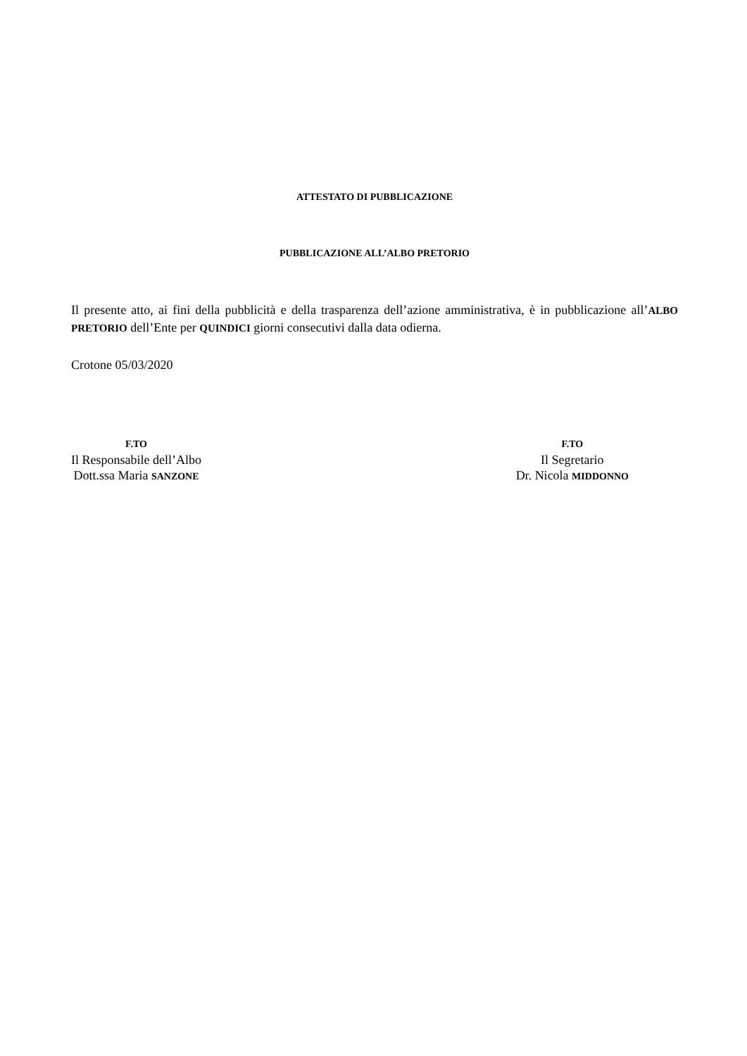ATTESTATO DI PUBBLICAZIONE
PUBBLICAZIONE ALL’ALBO PRETORIO
Il presente atto, ai fini della pubblicità e della trasparenza dell’azione amministrativa, è in pubblicazione all’ALBO PRETORIO dell’Ente per QUINDICI giorni consecutivi dalla data odierna.
Crotone 05/03/2020
F.TO
Il Responsabile dell’Albo
Dott.ssa Maria SANZONE
F.TO
Il Segretario
Dr. Nicola MIDDONNO